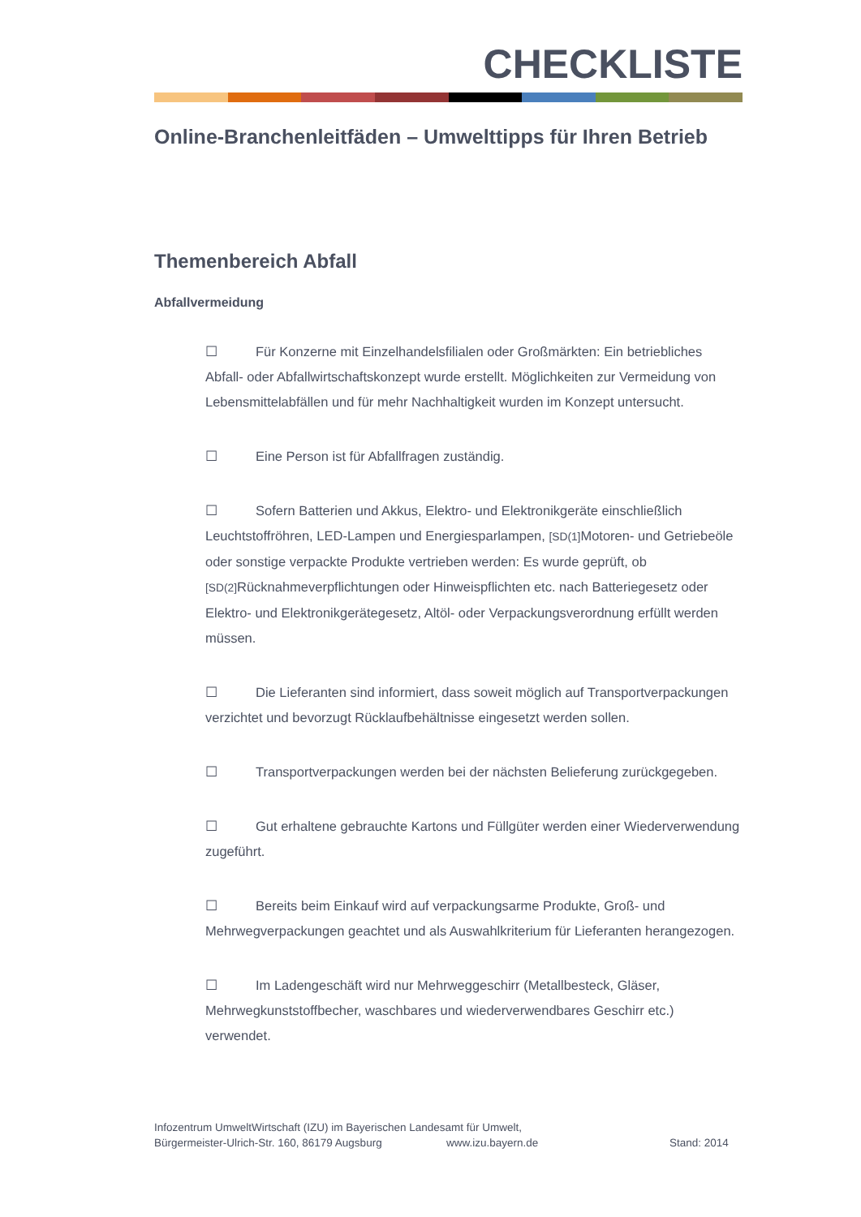CHECKLISTE
Online-Branchenleitfäden – Umwelttipps für Ihren Betrieb
Themenbereich Abfall
Abfallvermeidung
☐ Für Konzerne mit Einzelhandelsfilialen oder Großmärkten: Ein betriebliches Abfall- oder Abfallwirtschaftskonzept wurde erstellt. Möglichkeiten zur Vermeidung von Lebensmittelabfällen und für mehr Nachhaltigkeit wurden im Konzept untersucht.
☐ Eine Person ist für Abfallfragen zuständig.
☐ Sofern Batterien und Akkus, Elektro- und Elektronikgeräte einschließlich Leuchtstoffröhren, LED-Lampen und Energiesparlampen, [SD(1] Motoren- und Getriebeöle oder sonstige verpackte Produkte vertrieben werden: Es wurde geprüft, ob [SD(2] Rücknahmeverpflichtungen oder Hinweispflichten etc. nach Batteriegesetz oder Elektro- und Elektronikgerätegesetz, Altöl- oder Verpackungsverordnung erfüllt werden müssen.
☐ Die Lieferanten sind informiert, dass soweit möglich auf Transportverpackungen verzichtet und bevorzugt Rücklaufbehältnisse eingesetzt werden sollen.
☐ Transportverpackungen werden bei der nächsten Belieferung zurückgegeben.
☐ Gut erhaltene gebrauchte Kartons und Füllgüter werden einer Wiederverwendung zugeführt.
☐ Bereits beim Einkauf wird auf verpackungsarme Produkte, Groß- und Mehrwegverpackungen geachtet und als Auswahlkriterium für Lieferanten herangezogen.
☐ Im Ladengeschäft wird nur Mehrweggeschirr (Metallbesteck, Gläser, Mehrwegkunststoffbecher, waschbares und wiederverwendbares Geschirr etc.) verwendet.
Infozentrum UmweltWirtschaft (IZU) im Bayerischen Landesamt für Umwelt,
Bürgermeister-Ulrich-Str. 160, 86179 Augsburg www.izu.bayern.de Stand: 2014